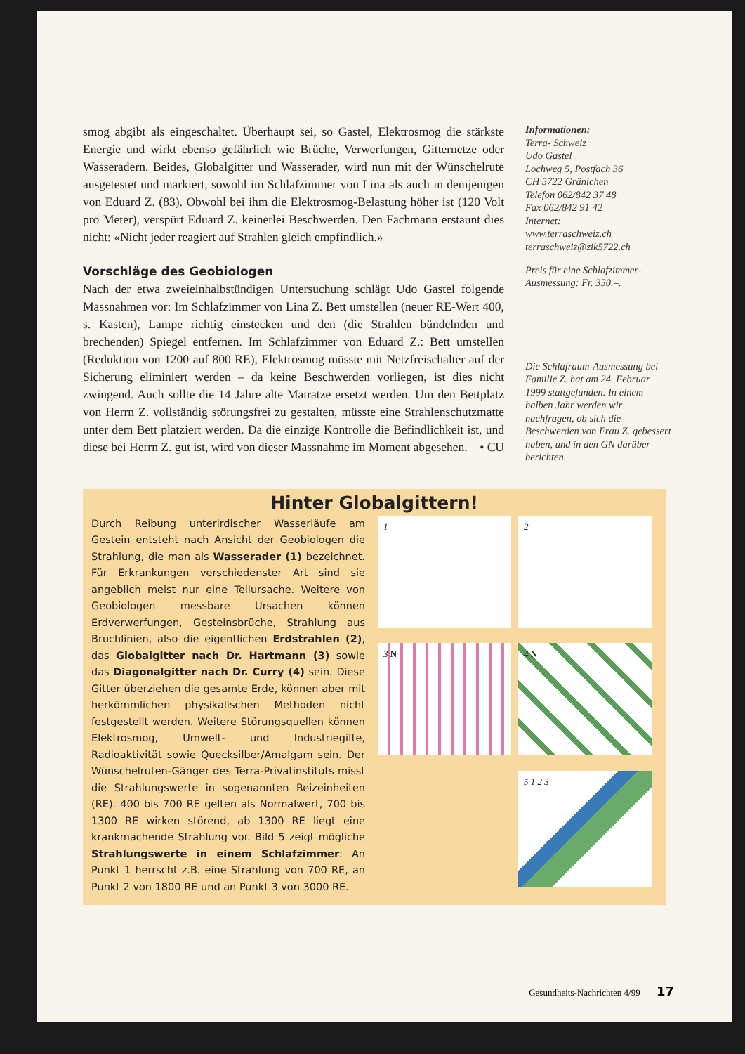smog abgibt als eingeschaltet. Überhaupt sei, so Gastel, Elektrosmog die stärkste Energie und wirkt ebenso gefährlich wie Brüche, Verwerfungen, Gitternetze oder Wasseradern. Beides, Globalgitter und Wasserader, wird nun mit der Wünschelrute ausgetestet und markiert, sowohl im Schlafzimmer von Lina als auch in demjenigen von Eduard Z. (83). Obwohl bei ihm die Elektrosmog-Belastung höher ist (120 Volt pro Meter), verspürt Eduard Z. keinerlei Beschwerden. Den Fachmann erstaunt dies nicht: «Nicht jeder reagiert auf Strahlen gleich empfindlich.»
Vorschläge des Geobiologen
Nach der etwa zweieinhalbstündigen Untersuchung schlägt Udo Gastel folgende Massnahmen vor: Im Schlafzimmer von Lina Z. Bett umstellen (neuer RE-Wert 400, s. Kasten), Lampe richtig einstecken und den (die Strahlen bündelnden und brechenden) Spiegel entfernen. Im Schlafzimmer von Eduard Z.: Bett umstellen (Reduktion von 1200 auf 800 RE), Elektrosmog müsste mit Netzfreischalter auf der Sicherung eliminiert werden – da keine Beschwerden vorliegen, ist dies nicht zwingend. Auch sollte die 14 Jahre alte Matratze ersetzt werden. Um den Bettplatz von Herrn Z. vollständig störungsfrei zu gestalten, müsste eine Strahlenschutzmatte unter dem Bett platziert werden. Da die einzige Kontrolle die Befindlichkeit ist, und diese bei Herrn Z. gut ist, wird von dieser Massnahme im Moment abgesehen. • CU
Informationen:
Terra- Schweiz
Udo Gastel
Lochweg 5, Postfach 36
CH 5722 Gränichen
Telefon 062/842 37 48
Fax 062/842 91 42
Internet:
www.terraschweiz.ch
terraschweiz@zik5722.ch
Preis für eine Schlafzimmer-Ausmessung: Fr. 350.–.
Die Schlafraum-Ausmessung bei Familie Z. hat am 24. Februar 1999 stattgefunden. In einem halben Jahr werden wir nachfragen, ob sich die Beschwerden von Frau Z. gebessert haben, und in den GN darüber berichten.
Hinter Globalgittern!
Durch Reibung unterirdischer Wasserläufe am Gestein entsteht nach Ansicht der Geobiologen die Strahlung, die man als Wasserader (1) bezeichnet. Für Erkrankungen verschiedenster Art sind sie angeblich meist nur eine Teilursache. Weitere von Geobiologen messbare Ursachen können Erdverwerfungen, Gesteinsbrüche, Strahlung aus Bruchlinien, also die eigentlichen Erdstrahlen (2), das Globalgitter nach Dr. Hartmann (3) sowie das Diagonalgitter nach Dr. Curry (4) sein. Diese Gitter überziehen die gesamte Erde, können aber mit herkömmlichen physikalischen Methoden nicht festgestellt werden. Weitere Störungsquellen können Elektrosmog, Umwelt- und Industriegifte, Radioaktivität sowie Quecksilber/Amalgam sein. Der Wünschelruten-Gänger des Terra-Privatinstituts misst die Strahlungswerte in sogenannten Reizeinheiten (RE). 400 bis 700 RE gelten als Normalwert, 700 bis 1300 RE wirken störend, ab 1300 RE liegt eine krankmachende Strahlung vor. Bild 5 zeigt mögliche Strahlungswerte in einem Schlafzimmer: An Punkt 1 herrscht z.B. eine Strahlung von 700 RE, an Punkt 2 von 1800 RE und an Punkt 3 von 3000 RE.
1
2
3 N
4 N
5 1 2 3
Gesundheits-Nachrichten 4/99 17